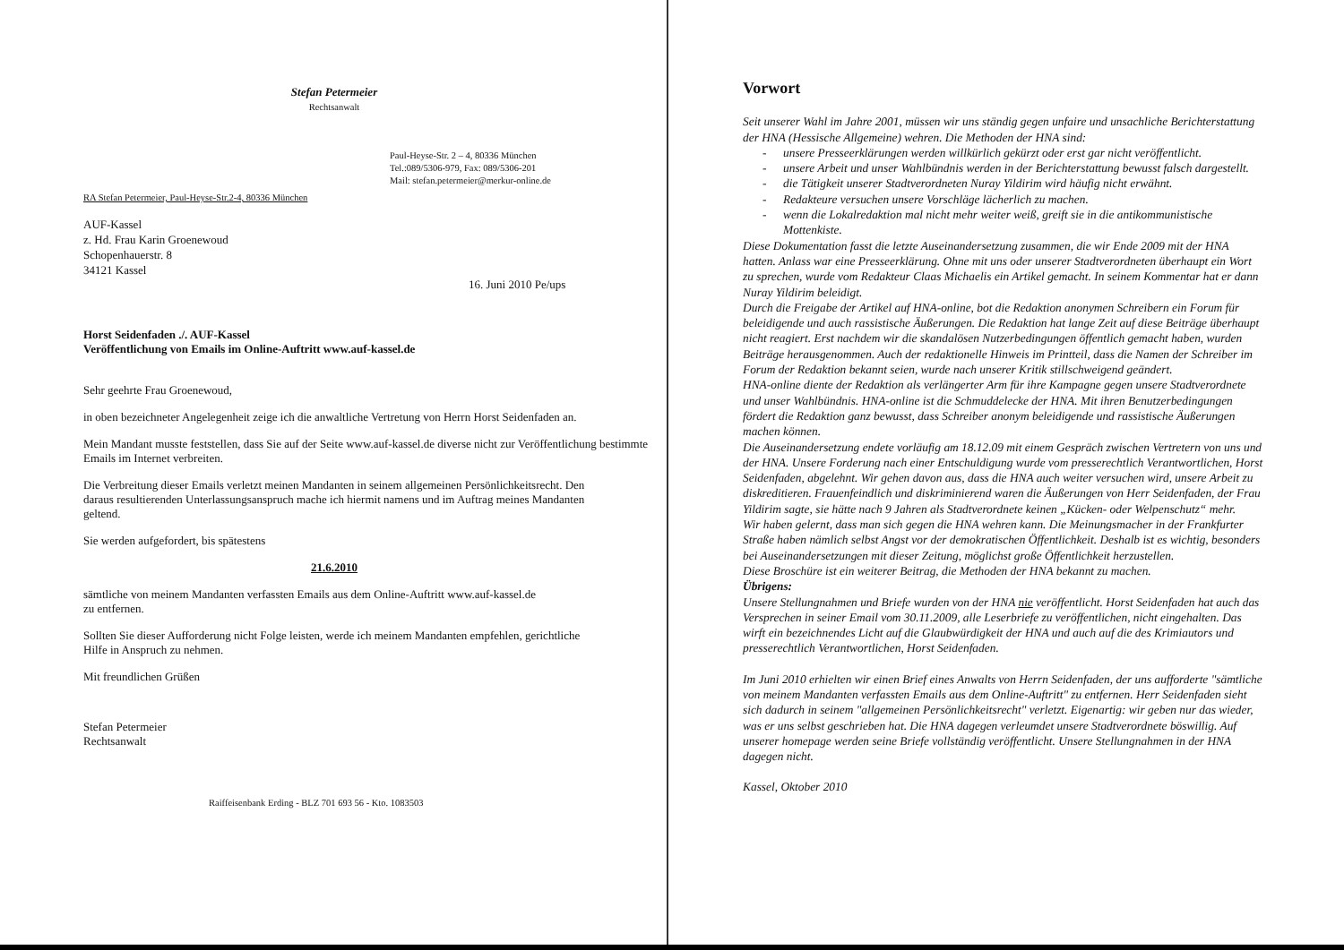Stefan Petermeier
Rechtsanwalt
Paul-Heyse-Str. 2 – 4, 80336 München
Tel.:089/5306-979, Fax: 089/5306-201
Mail: stefan.petermeier@merkur-online.de
RA Stefan Petermeier, Paul-Heyse-Str.2-4, 80336 München
AUF-Kassel
z. Hd. Frau Karin Groenewoud
Schopenhauerstr. 8
34121 Kassel
16. Juni 2010 Pe/ups
Horst Seidenfaden ./. AUF-Kassel
Veröffentlichung von Emails im Online-Auftritt www.auf-kassel.de
Sehr geehrte Frau Groenewoud,
in oben bezeichneter Angelegenheit zeige ich die anwaltliche Vertretung von Herrn Horst Seidenfaden an.
Mein Mandant musste feststellen, dass Sie auf der Seite www.auf-kassel.de diverse nicht zur Veröffentlichung bestimmte Emails im Internet verbreiten.
Die Verbreitung dieser Emails verletzt meinen Mandanten in seinem allgemeinen Persönlichkeitsrecht. Den daraus resultierenden Unterlassungsanspruch mache ich hiermit namens und im Auftrag meines Mandanten geltend.
Sie werden aufgefordert, bis spätestens
21.6.2010
sämtliche von meinem Mandanten verfassten Emails aus dem Online-Auftritt www.auf-kassel.de zu entfernen.
Sollten Sie dieser Aufforderung nicht Folge leisten, werde ich meinem Mandanten empfehlen, gerichtliche Hilfe in Anspruch zu nehmen.
Mit freundlichen Grüßen
Stefan Petermeier
Rechtsanwalt
Raiffeisenbank Erding - BLZ 701 693 56 - Kto. 1083503
Vorwort
Seit unserer Wahl im Jahre 2001, müssen wir uns ständig gegen unfaire und unsachliche Berichterstattung der HNA (Hessische Allgemeine) wehren. Die Methoden der HNA sind:
- unsere Presseerklärungen werden willkürlich gekürzt oder erst gar nicht veröffentlicht.
- unsere Arbeit und unser Wahlbündnis werden in der Berichterstattung bewusst falsch dargestellt.
- die Tätigkeit unserer Stadtverordneten Nuray Yildirim wird häufig nicht erwähnt.
- Redakteure versuchen unsere Vorschläge lächerlich zu machen.
- wenn die Lokalredaktion mal nicht mehr weiter weiß, greift sie in die antikommunistische Mottenkiste.
Diese Dokumentation fasst die letzte Auseinandersetzung zusammen, die wir Ende 2009 mit der HNA hatten. Anlass war eine Presseerklärung. Ohne mit uns oder unserer Stadtverordneten überhaupt ein Wort zu sprechen, wurde vom Redakteur Claas Michaelis ein Artikel gemacht. In seinem Kommentar hat er dann Nuray Yildirim beleidigt.
Durch die Freigabe der Artikel auf HNA-online, bot die Redaktion anonymen Schreibern ein Forum für beleidigende und auch rassistische Äußerungen. Die Redaktion hat lange Zeit auf diese Beiträge überhaupt nicht reagiert. Erst nachdem wir die skandalösen Nutzerbedingungen öffentlich gemacht haben, wurden Beiträge herausgenommen. Auch der redaktionelle Hinweis im Printteil, dass die Namen der Schreiber im Forum der Redaktion bekannt seien, wurde nach unserer Kritik stillschweigend geändert.
HNA-online diente der Redaktion als verlängerter Arm für ihre Kampagne gegen unsere Stadtverordnete und unser Wahlbündnis. HNA-online ist die Schmuddelecke der HNA. Mit ihren Benutzerbedingungen fördert die Redaktion ganz bewusst, dass Schreiber anonym beleidigende und rassistische Äußerungen machen können.
Die Auseinandersetzung endete vorläufig am 18.12.09 mit einem Gespräch zwischen Vertretern von uns und der HNA. Unsere Forderung nach einer Entschuldigung wurde vom presserechtlich Verantwortlichen, Horst Seidenfaden, abgelehnt. Wir gehen davon aus, dass die HNA auch weiter versuchen wird, unsere Arbeit zu diskreditieren. Frauenfeindlich und diskriminierend waren die Äußerungen von Herr Seidenfaden, der Frau Yildirim sagte, sie hätte nach 9 Jahren als Stadtverordnete keinen „Kücken- oder Welpenschutz“ mehr.
Wir haben gelernt, dass man sich gegen die HNA wehren kann. Die Meinungsmacher in der Frankfurter Straße haben nämlich selbst Angst vor der demokratischen Öffentlichkeit. Deshalb ist es wichtig, besonders bei Auseinandersetzungen mit dieser Zeitung, möglichst große Öffentlichkeit herzustellen.
Diese Broschüre ist ein weiterer Beitrag, die Methoden der HNA bekannt zu machen.
Übrigens:
Unsere Stellungnahmen und Briefe wurden von der HNA nie veröffentlicht. Horst Seidenfaden hat auch das Versprechen in seiner Email vom 30.11.2009, alle Leserbriefe zu veröffentlichen, nicht eingehalten. Das wirft ein bezeichnendes Licht auf die Glaubwürdigkeit der HNA und auch auf die des Krimiautors und presserechtlich Verantwortlichen, Horst Seidenfaden.
Im Juni 2010 erhielten wir einen Brief eines Anwalts von Herrn Seidenfaden, der uns aufforderte "sämtliche von meinem Mandanten verfassten Emails aus dem Online-Auftritt" zu entfernen. Herr Seidenfaden sieht sich dadurch in seinem "allgemeinen Persönlichkeitsrecht" verletzt. Eigenartig: wir geben nur das wieder, was er uns selbst geschrieben hat. Die HNA dagegen verleumdet unsere Stadtverordnete böswillig. Auf unserer homepage werden seine Briefe vollständig veröffentlicht. Unsere Stellungnahmen in der HNA dagegen nicht.
Kassel, Oktober 2010